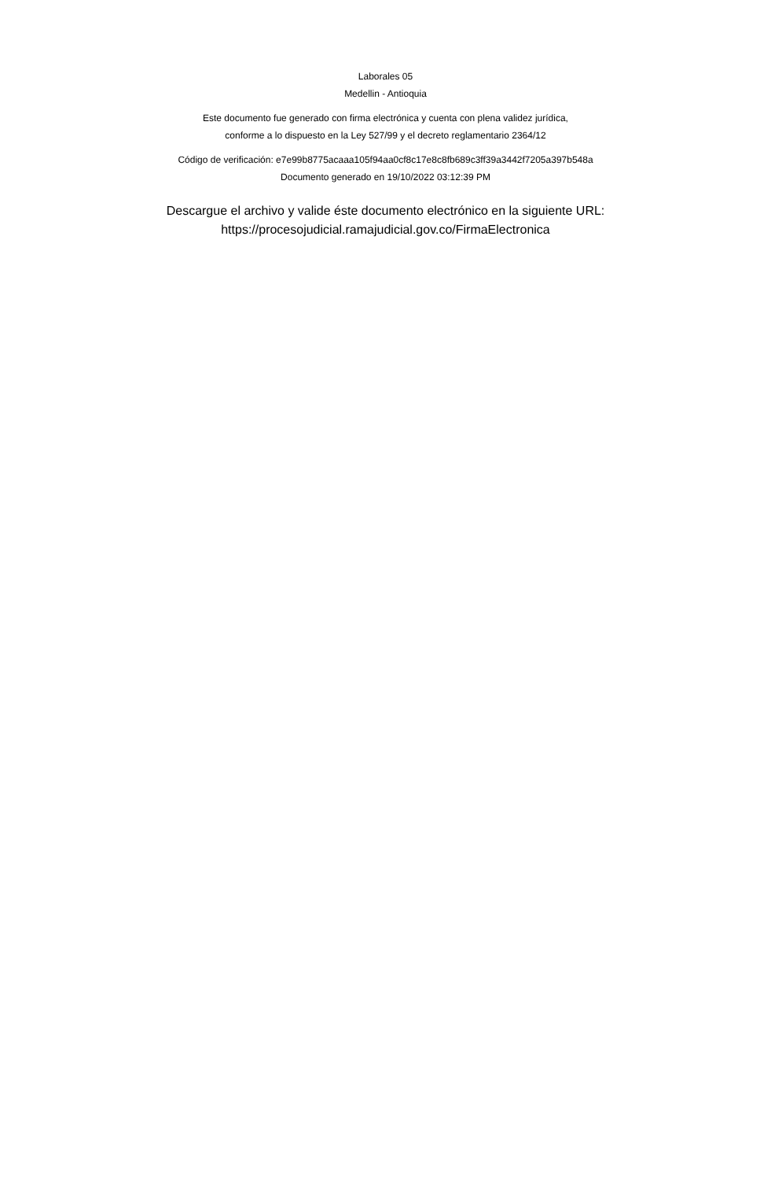Laborales 05
Medellin - Antioquia
Este documento fue generado con firma electrónica y cuenta con plena validez jurídica,
conforme a lo dispuesto en la Ley 527/99 y el decreto reglamentario 2364/12
Código de verificación: e7e99b8775acaaa105f94aa0cf8c17e8c8fb689c3ff39a3442f7205a397b548a
Documento generado en 19/10/2022 03:12:39 PM
Descargue el archivo y valide éste documento electrónico en la siguiente URL:
https://procesojudicial.ramajudicial.gov.co/FirmaElectronica